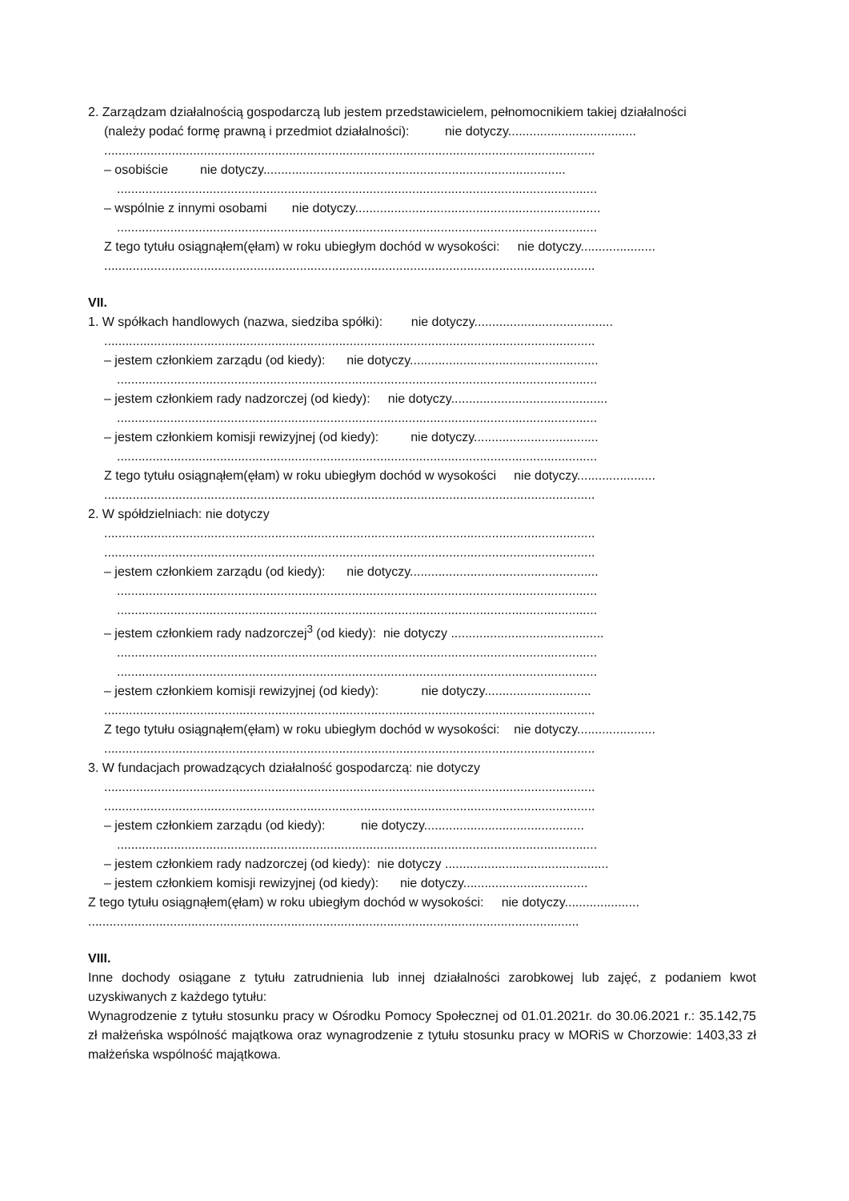2. Zarządzam działalnością gospodarczą lub jestem przedstawicielem, pełnomocnikiem takiej działalności
(należy podać formę prawną i przedmiot działalności): nie dotyczy....................................
..........................................................................................................................................
– osobiście nie dotyczy.....................................................................................
.......................................................................................................................................
– wspólnie z innymi osobami nie dotyczy.....................................................................
.......................................................................................................................................
Z tego tytułu osiągnąłem(ęłam) w roku ubiegłym dochód w wysokości: nie dotyczy.....................
..........................................................................................................................................
VII.
1. W spółkach handlowych (nazwa, siedziba spółki): nie dotyczy.......................................
..........................................................................................................................................
– jestem członkiem zarządu (od kiedy): nie dotyczy.....................................................
.......................................................................................................................................
– jestem członkiem rady nadzorczej (od kiedy): nie dotyczy............................................
.......................................................................................................................................
– jestem członkiem komisji rewizyjnej (od kiedy): nie dotyczy...................................
.......................................................................................................................................
Z tego tytułu osiągnąłem(ęłam) w roku ubiegłym dochód w wysokości nie dotyczy......................
..........................................................................................................................................
2. W spółdzielniach: nie dotyczy
..........................................................................................................................................
..........................................................................................................................................
– jestem członkiem zarządu (od kiedy): nie dotyczy.....................................................
.......................................................................................................................................
.......................................................................................................................................
– jestem członkiem rady nadzorczej<sup>3</sup> (od kiedy): nie dotyczy ...........................................
.......................................................................................................................................
.......................................................................................................................................
– jestem członkiem komisji rewizyjnej (od kiedy): nie dotyczy..............................
..........................................................................................................................................
Z tego tytułu osiągnąłem(ęłam) w roku ubiegłym dochód w wysokości: nie dotyczy......................
..........................................................................................................................................
3. W fundacjach prowadzących działalność gospodarczą: nie dotyczy
..........................................................................................................................................
..........................................................................................................................................
– jestem członkiem zarządu (od kiedy): nie dotyczy.............................................
.......................................................................................................................................
– jestem członkiem rady nadzorczej (od kiedy): nie dotyczy ..............................................
– jestem członkiem komisji rewizyjnej (od kiedy): nie dotyczy...................................
Z tego tytułu osiągnąłem(ęłam) w roku ubiegłym dochód w wysokości: nie dotyczy.....................
..........................................................................................................................................
VIII.
Inne dochody osiągane z tytułu zatrudnienia lub innej działalności zarobkowej lub zajęć, z podaniem kwot uzyskiwanych z każdego tytułu:
Wynagrodzenie z tytułu stosunku pracy w Ośrodku Pomocy Społecznej od 01.01.2021r. do 30.06.2021 r.: 35.142,75 zł małżeńska wspólność majątkowa oraz wynagrodzenie z tytułu stosunku pracy w MORiS w Chorzowie: 1403,33 zł małżeńska wspólność majątkowa.